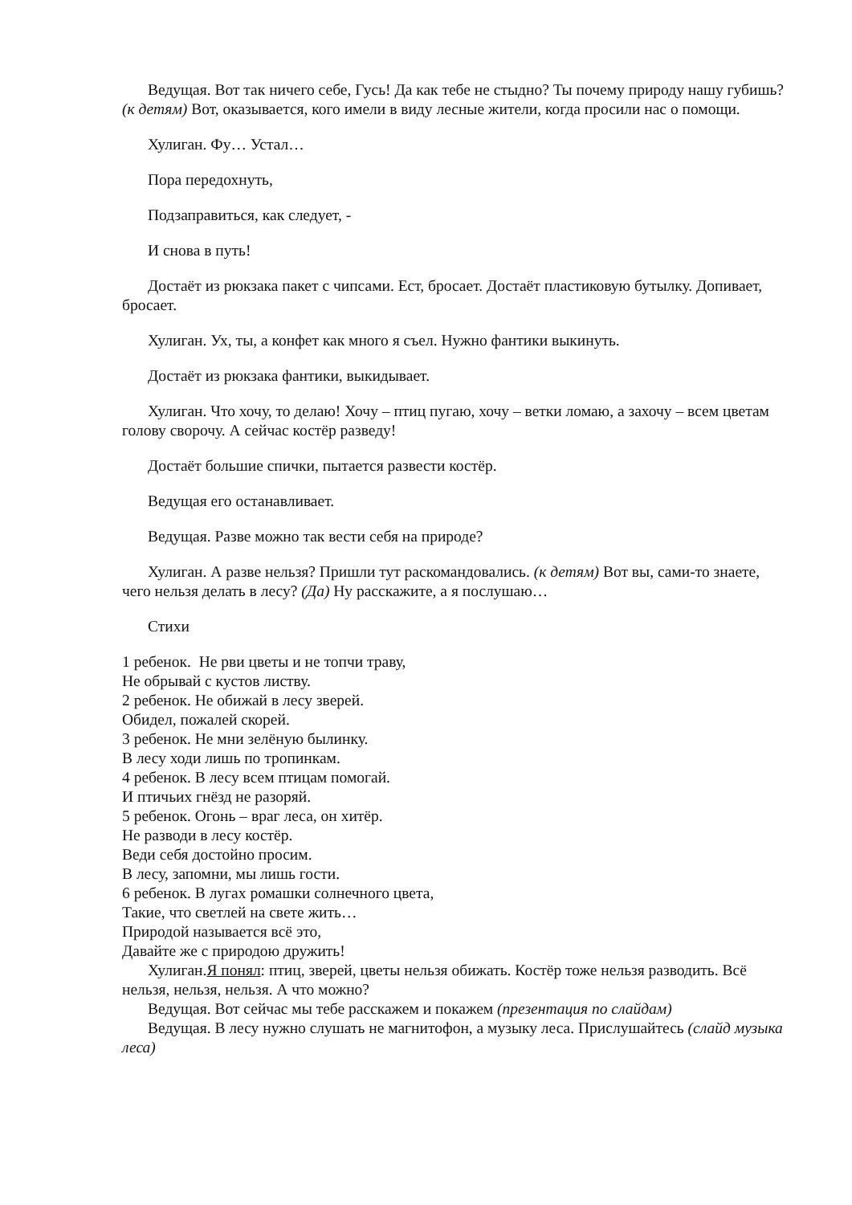Ведущая. Вот так ничего себе, Гусь! Да как тебе не стыдно? Ты почему природу нашу губишь? (к детям) Вот, оказывается, кого имели в виду лесные жители, когда просили нас о помощи.
Хулиган. Фу… Устал…
Пора передохнуть,
Подзаправиться, как следует, -
И снова в путь!
Достаёт из рюкзака пакет с чипсами. Ест, бросает. Достаёт пластиковую бутылку. Допивает, бросает.
Хулиган. Ух, ты, а конфет как много я съел. Нужно фантики выкинуть.
Достаёт из рюкзака фантики, выкидывает.
Хулиган. Что хочу, то делаю! Хочу – птиц пугаю, хочу – ветки ломаю, а захочу – всем цветам голову сворочу. А сейчас костёр разведу!
Достаёт большие спички, пытается развести костёр.
Ведущая его останавливает.
Ведущая. Разве можно так вести себя на природе?
Хулиган. А разве нельзя? Пришли тут раскомандовались. (к детям) Вот вы, сами-то знаете, чего нельзя делать в лесу? (Да) Ну расскажите, а я послушаю…
Стихи
1 ребенок. Не рви цветы и не топчи траву,
Не обрывай с кустов листву.
2 ребенок. Не обижай в лесу зверей.
Обидел, пожалей скорей.
3 ребенок. Не мни зелёную былинку.
В лесу ходи лишь по тропинкам.
4 ребенок. В лесу всем птицам помогай.
И птичьих гнёзд не разоряй.
5 ребенок. Огонь – враг леса, он хитёр.
Не разводи в лесу костёр.
Веди себя достойно просим.
В лесу, запомни, мы лишь гости.
6 ребенок. В лугах ромашки солнечного цвета,
Такие, что светлей на свете жить…
Природой называется всё это,
Давайте же с природою дружить!
Хулиган.Я понял: птиц, зверей, цветы нельзя обижать. Костёр тоже нельзя разводить. Всё нельзя, нельзя, нельзя. А что можно?
Ведущая. Вот сейчас мы тебе расскажем и покажем (презентация по слайдам)
Ведущая. В лесу нужно слушать не магнитофон, а музыку леса. Прислушайтесь (слайд музыка леса)